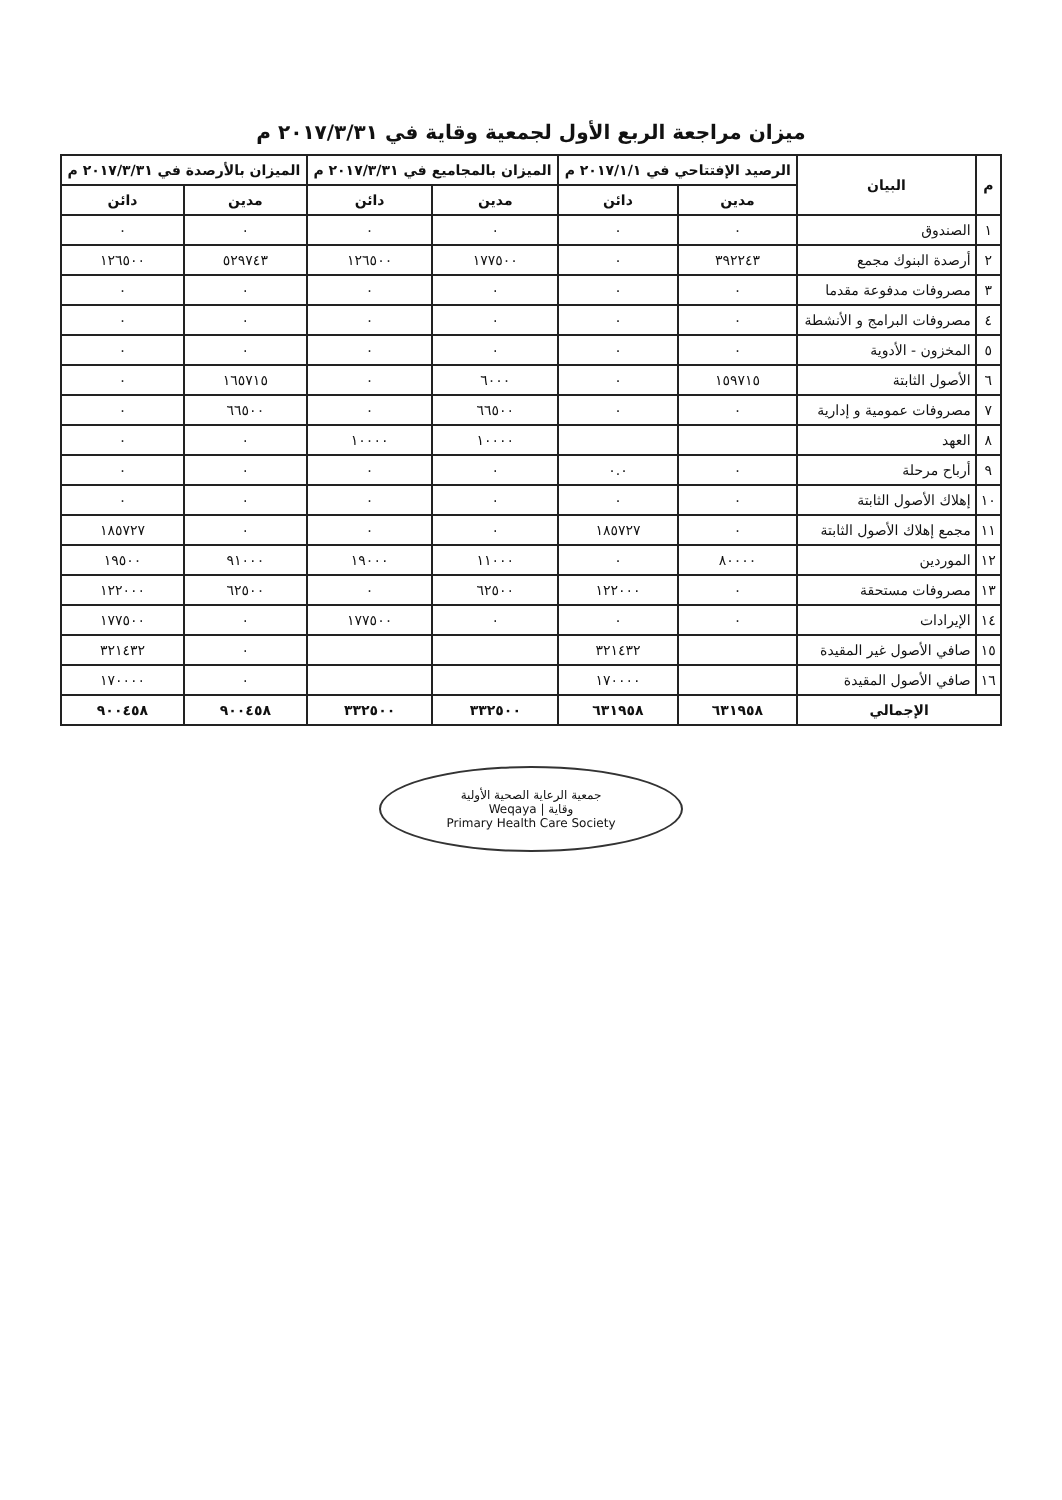ميزان مراجعة الربع الأول لجمعية وقاية في ٢٠١٧/٣/٣١ م
| م | البيان | الرصيد الإفتتاحي في ٢٠١٧/١/١ م | | الميزان بالمجاميع في ٢٠١٧/٣/٣١ م | | الميزان بالأرصدة في ٢٠١٧/٣/٣١ م | |
| --- | --- | --- | --- | --- | --- | --- | --- |
| | | مدين | دائن | مدين | دائن | مدين | دائن |
| ١ | الصندوق | ٠ | ٠ | ٠ | ٠ | ٠ | ٠ |
| ٢ | أرصدة البنوك مجمع | ٣٩٢٢٤٣ | ٠ | ١٧٧٥٠٠ | ١٢٦٥٠٠ | ٥٢٩٧٤٣ | ١٢٦٥٠٠ |
| ٣ | مصروفات مدفوعة مقدما | ٠ | ٠ | ٠ | ٠ | ٠ | ٠ |
| ٤ | مصروفات البرامج و الأنشطة | ٠ | ٠ | ٠ | ٠ | ٠ | ٠ |
| ٥ | المخزون - الأدوية | ٠ | ٠ | ٠ | ٠ | ٠ | ٠ |
| ٦ | الأصول الثابتة | ١٥٩٧١٥ | ٠ | ٦٠٠٠ | ٠ | ١٦٥٧١٥ | ٠ |
| ٧ | مصروفات عمومية و إدارية | ٠ | ٠ | ٦٦٥٠٠ | ٠ | ٦٦٥٠٠ | ٠ |
| ٨ | العهد | | | ١٠٠٠٠ | ١٠٠٠٠ | ٠ | ٠ |
| ٩ | أرباح مرحلة | ٠ | ٠.٠ | ٠ | ٠ | ٠ | ٠ |
| ١٠ | إهلاك الأصول الثابتة | ٠ | ٠ | ٠ | ٠ | ٠ | ٠ |
| ١١ | مجمع إهلاك الأصول الثابتة | ٠ | ١٨٥٧٢٧ | ٠ | ٠ | ٠ | ١٨٥٧٢٧ |
| ١٢ | الموردين | ٨٠٠٠٠ | ٠ | ١١٠٠٠ | ١٩٠٠٠ | ٩١٠٠٠ | ١٩٥٠٠ |
| ١٣ | مصروفات مستحقة | ٠ | ١٢٢٠٠٠ | ٦٢٥٠٠ | ٠ | ٦٢٥٠٠ | ١٢٢٠٠٠ |
| ١٤ | الإيرادات | ٠ | ٠ | ٠ | ١٧٧٥٠٠ | ٠ | ١٧٧٥٠٠ |
| ١٥ | صافي الأصول غير المقيدة | | ٣٢١٤٣٢ | | | ٠ | ٣٢١٤٣٢ |
| ١٦ | صافي الأصول المقيدة | | ١٧٠٠٠٠ | | | ٠ | ١٧٠٠٠٠ |
| الإجمالي | | ٦٣١٩٥٨ | ٦٣١٩٥٨ | ٣٣٢٥٠٠ | ٣٣٢٥٠٠ | ٩٠٠٤٥٨ | ٩٠٠٤٥٨ |
جمعية الرعاية الصحية الأولية
وقاية | Weqaya
Primary Health Care Society